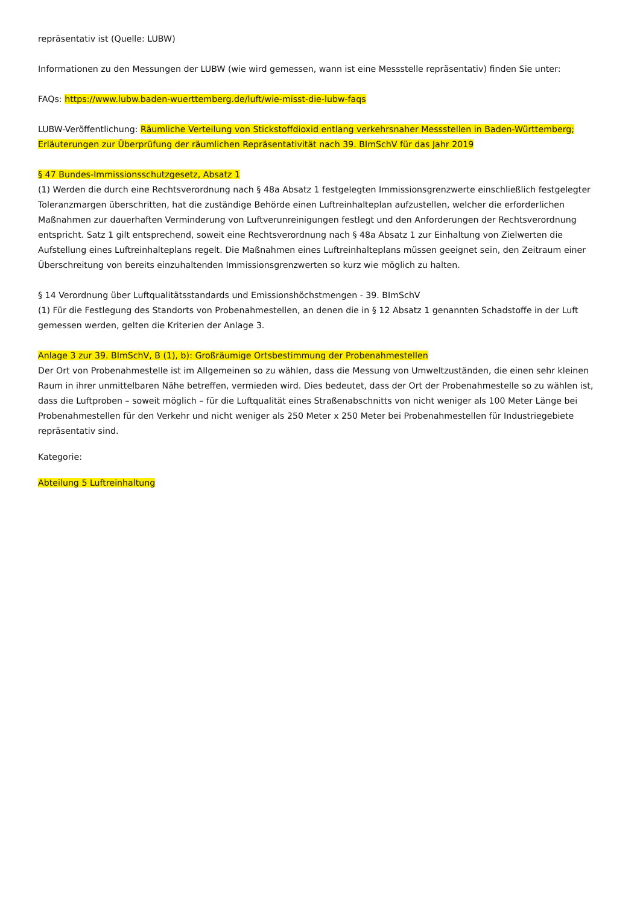repräsentativ ist (Quelle: LUBW)
Informationen zu den Messungen der LUBW (wie wird gemessen, wann ist eine Messstelle repräsentativ) finden Sie unter:
FAQs: https://www.lubw.baden-wuerttemberg.de/luft/wie-misst-die-lubw-faqs
LUBW-Veröffentlichung: Räumliche Verteilung von Stickstoffdioxid entlang verkehrsnaher Messstellen in Baden-Württemberg; Erläuterungen zur Überprüfung der räumlichen Repräsentativität nach 39. BImSchV für das Jahr 2019
§ 47 Bundes-Immissionsschutzgesetz, Absatz 1
(1) Werden die durch eine Rechtsverordnung nach § 48a Absatz 1 festgelegten Immissionsgrenzwerte einschließlich festgelegter Toleranzmargen überschritten, hat die zuständige Behörde einen Luftreinhalteplan aufzustellen, welcher die erforderlichen Maßnahmen zur dauerhaften Verminderung von Luftverunreinigungen festlegt und den Anforderungen der Rechtsverordnung entspricht. Satz 1 gilt entsprechend, soweit eine Rechtsverordnung nach § 48a Absatz 1 zur Einhaltung von Zielwerten die Aufstellung eines Luftreinhalteplans regelt. Die Maßnahmen eines Luftreinhalteplans müssen geeignet sein, den Zeitraum einer Überschreitung von bereits einzuhaltenden Immissionsgrenzwerten so kurz wie möglich zu halten.
§ 14 Verordnung über Luftqualitätsstandards und Emissionshöchstmengen - 39. BImSchV
(1) Für die Festlegung des Standorts von Probenahmestellen, an denen die in § 12 Absatz 1 genannten Schadstoffe in der Luft gemessen werden, gelten die Kriterien der Anlage 3.
Anlage 3 zur 39. BImSchV, B (1), b): Großräumige Ortsbestimmung der Probenahmestellen
Der Ort von Probenahmestelle ist im Allgemeinen so zu wählen, dass die Messung von Umweltzuständen, die einen sehr kleinen Raum in ihrer unmittelbaren Nähe betreffen, vermieden wird. Dies bedeutet, dass der Ort der Probenahmestelle so zu wählen ist, dass die Luftproben – soweit möglich – für die Luftqualität eines Straßenabschnitts von nicht weniger als 100 Meter Länge bei Probenahmestellen für den Verkehr und nicht weniger als 250 Meter x 250 Meter bei Probenahmestellen für Industriegebiete repräsentativ sind.
Kategorie:
Abteilung 5 Luftreinhaltung